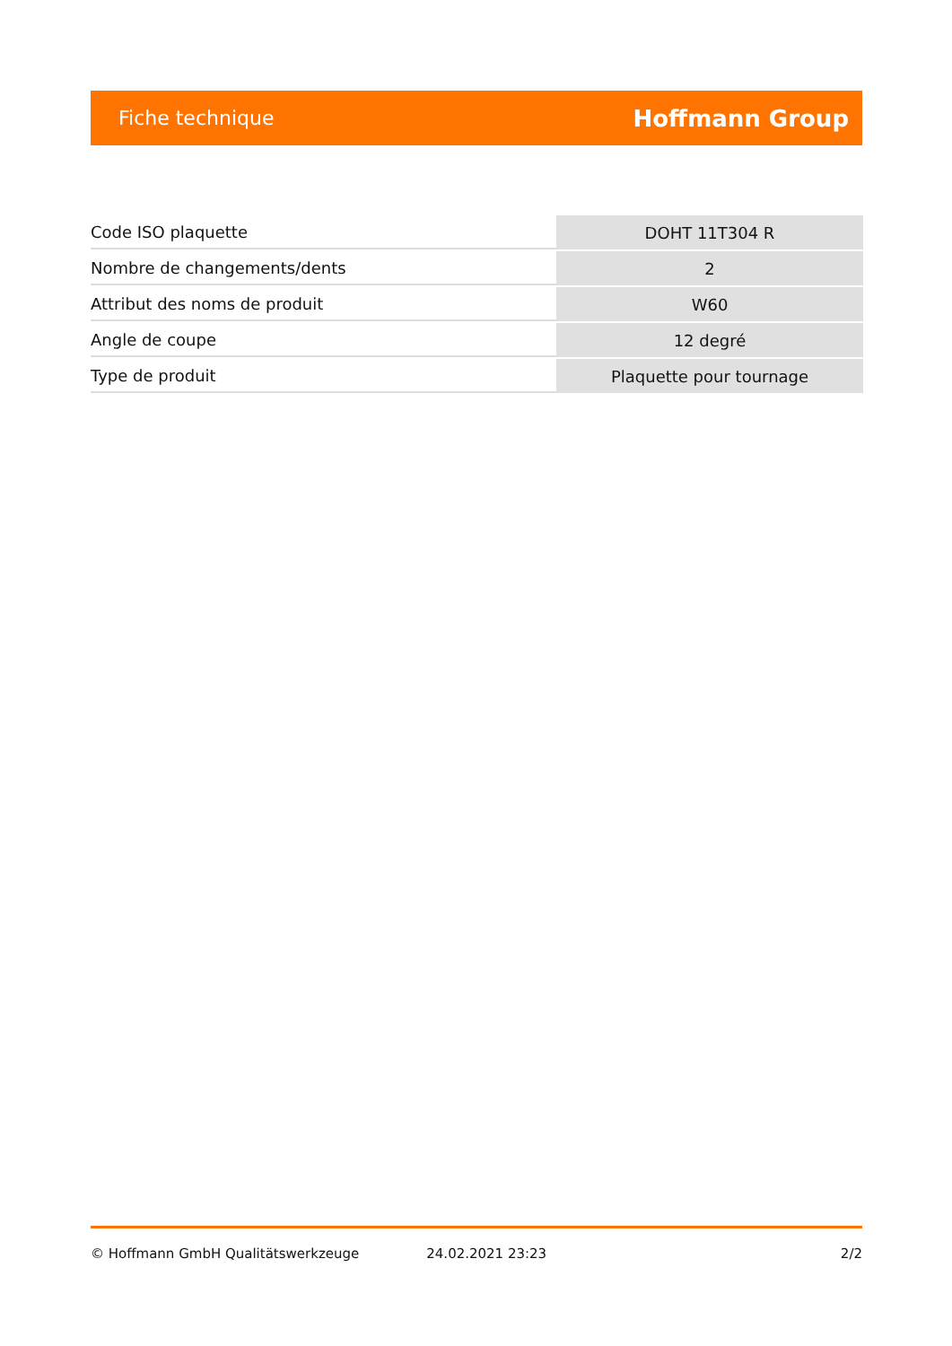Fiche technique Hoffmann Group
| Code ISO plaquette | DOHT 11T304 R |
| Nombre de changements/dents | 2 |
| Attribut des noms de produit | W60 |
| Angle de coupe | 12 degré |
| Type de produit | Plaquette pour tournage |
© Hoffmann GmbH Qualitätswerkzeuge 24.02.2021 23:23 2/2